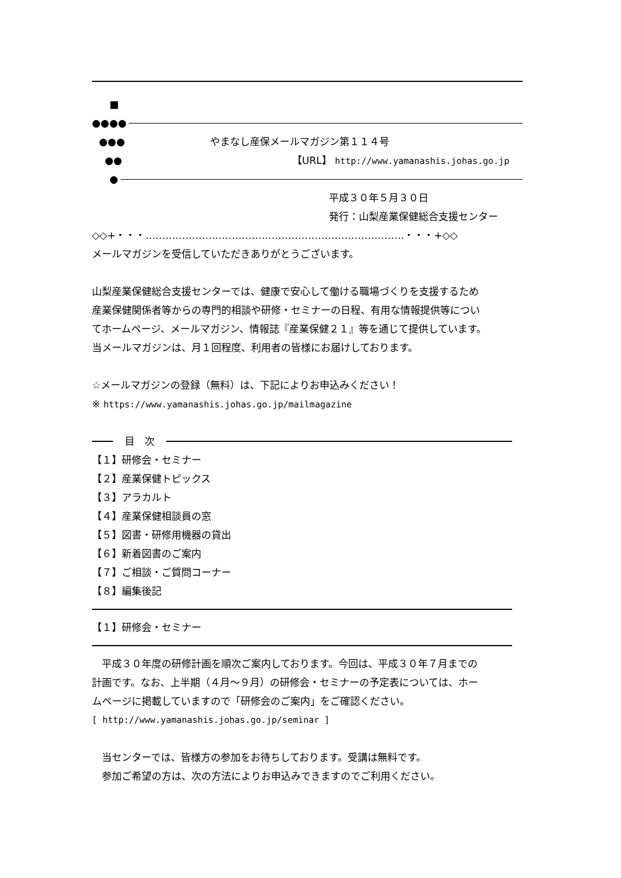■
●●●●
●●● やまなし産保メールマガジン第１１４号
●● 【URL】 http://www.yamanashis.johas.go.jp
●
平成３０年５月３０日
発行：山梨産業保健総合支援センター
◇◇+・・・……………………………………………………………………・・・+◇◇
メールマガジンを受信していただきありがとうございます。
山梨産業保健総合支援センターでは、健康で安心して働ける職場づくりを支援するため
産業保健関係者等からの専門的相談や研修・セミナーの日程、有用な情報提供等につい
てホームページ、メールマガジン、情報誌『産業保健２１』等を通じて提供しています。
当メールマガジンは、月１回程度、利用者の皆様にお届けしております。
☆メールマガジンの登録（無料）は、下記によりお申込みください！
※ https://www.yamanashis.johas.go.jp/mailmagazine
目　次
【１】研修会・セミナー
【２】産業保健トピックス
【３】アラカルト
【４】産業保健相談員の窓
【５】図書・研修用機器の貸出
【６】新着図書のご案内
【７】ご相談・ご質問コーナー
【８】編集後記
【１】研修会・セミナー
　平成３０年度の研修計画を順次ご案内しております。今回は、平成３０年７月までの
計画です。なお、上半期（４月～９月）の研修会・セミナーの予定表については、ホー
ムページに掲載していますので「研修会のご案内」をご確認ください。
[ http://www.yamanashis.johas.go.jp/seminar ]
　当センターでは、皆様方の参加をお待ちしております。受講は無料です。
　参加ご希望の方は、次の方法によりお申込みできますのでご利用ください。